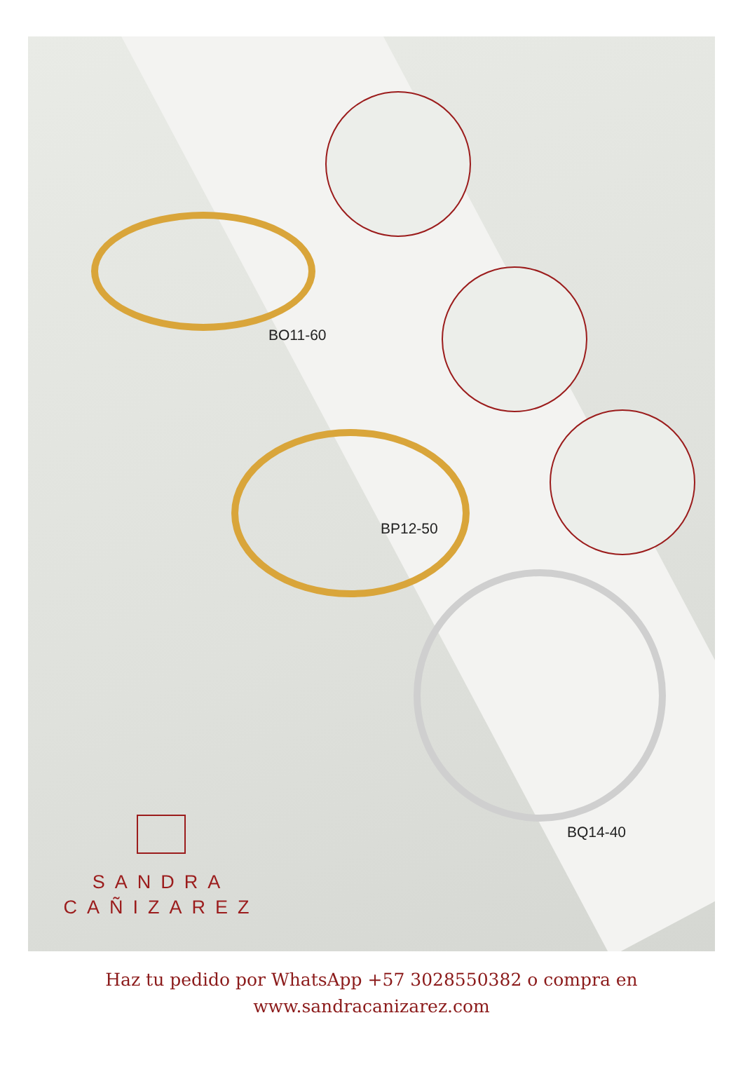BO11-60
BP12-50
BQ14-40
SANDRA
CAÑIZAREZ
Haz tu pedido por WhatsApp +57 3028550382 o compra en
www.sandracanizarez.com